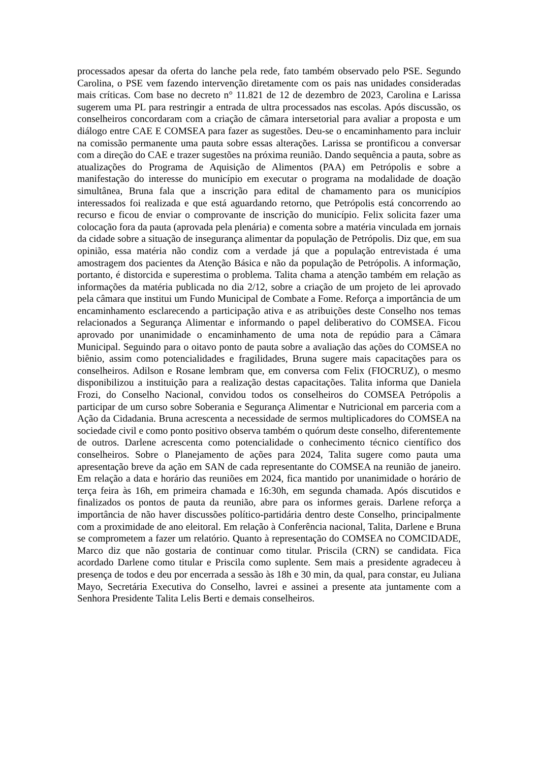processados apesar da oferta do lanche pela rede, fato também observado pelo PSE. Segundo Carolina, o PSE vem fazendo intervenção diretamente com os pais nas unidades consideradas mais críticas. Com base no decreto n° 11.821 de 12 de dezembro de 2023, Carolina e Larissa sugerem uma PL para restringir a entrada de ultra processados nas escolas. Após discussão, os conselheiros concordaram com a criação de câmara intersetorial para avaliar a proposta e um diálogo entre CAE E COMSEA para fazer as sugestões. Deu-se o encaminhamento para incluir na comissão permanente uma pauta sobre essas alterações. Larissa se prontificou a conversar com a direção do CAE e trazer sugestões na próxima reunião. Dando sequência a pauta, sobre as atualizações do Programa de Aquisição de Alimentos (PAA) em Petrópolis e sobre a manifestação do interesse do município em executar o programa na modalidade de doação simultânea, Bruna fala que a inscrição para edital de chamamento para os municípios interessados foi realizada e que está aguardando retorno, que Petrópolis está concorrendo ao recurso e ficou de enviar o comprovante de inscrição do município. Felix solicita fazer uma colocação fora da pauta (aprovada pela plenária) e comenta sobre a matéria vinculada em jornais da cidade sobre a situação de insegurança alimentar da população de Petrópolis. Diz que, em sua opinião, essa matéria não condiz com a verdade já que a população entrevistada é uma amostragem dos pacientes da Atenção Básica e não da população de Petrópolis. A informação, portanto, é distorcida e superestima o problema. Talita chama a atenção também em relação as informações da matéria publicada no dia 2/12, sobre a criação de um projeto de lei aprovado pela câmara que institui um Fundo Municipal de Combate a Fome. Reforça a importância de um encaminhamento esclarecendo a participação ativa e as atribuições deste Conselho nos temas relacionados a Segurança Alimentar e informando o papel deliberativo do COMSEA. Ficou aprovado por unanimidade o encaminhamento de uma nota de repúdio para a Câmara Municipal. Seguindo para o oitavo ponto de pauta sobre a avaliação das ações do COMSEA no biênio, assim como potencialidades e fragilidades, Bruna sugere mais capacitações para os conselheiros. Adilson e Rosane lembram que, em conversa com Felix (FIOCRUZ), o mesmo disponibilizou a instituição para a realização destas capacitações. Talita informa que Daniela Frozi, do Conselho Nacional, convidou todos os conselheiros do COMSEA Petrópolis a participar de um curso sobre Soberania e Segurança Alimentar e Nutricional em parceria com a Ação da Cidadania. Bruna acrescenta a necessidade de sermos multiplicadores do COMSEA na sociedade civil e como ponto positivo observa também o quórum deste conselho, diferentemente de outros. Darlene acrescenta como potencialidade o conhecimento técnico científico dos conselheiros. Sobre o Planejamento de ações para 2024, Talita sugere como pauta uma apresentação breve da ação em SAN de cada representante do COMSEA na reunião de janeiro. Em relação a data e horário das reuniões em 2024, fica mantido por unanimidade o horário de terça feira às 16h, em primeira chamada e 16:30h, em segunda chamada. Após discutidos e finalizados os pontos de pauta da reunião, abre para os informes gerais. Darlene reforça a importância de não haver discussões político-partidária dentro deste Conselho, principalmente com a proximidade de ano eleitoral. Em relação à Conferência nacional, Talita, Darlene e Bruna se comprometem a fazer um relatório. Quanto à representação do COMSEA no COMCIDADE, Marco diz que não gostaria de continuar como titular. Priscila (CRN) se candidata. Fica acordado Darlene como titular e Priscila como suplente. Sem mais a presidente agradeceu à presença de todos e deu por encerrada a sessão às 18h e 30 min, da qual, para constar, eu Juliana Mayo, Secretária Executiva do Conselho, lavrei e assinei a presente ata juntamente com a Senhora Presidente Talita Lelis Berti e demais conselheiros.